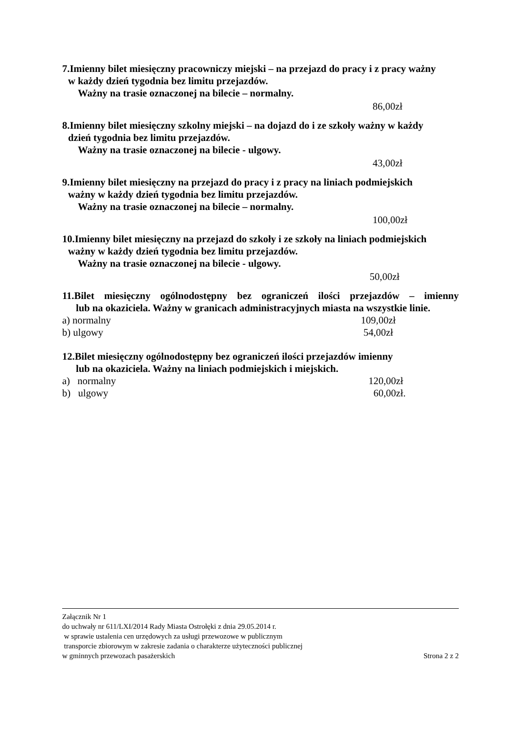7.Imienny bilet miesięczny pracowniczy miejski – na przejazd do pracy i z pracy ważny
w każdy dzień tygodnia bez limitu przejazdów.
Ważny na trasie oznaczonej na bilecie – normalny.
86,00zł
8.Imienny bilet miesięczny szkolny miejski – na dojazd do i ze szkoły ważny w każdy
dzień tygodnia bez limitu przejazdów.
Ważny na trasie oznaczonej na bilecie - ulgowy.
43,00zł
9.Imienny bilet miesięczny na przejazd do pracy i z pracy na liniach podmiejskich
ważny w każdy dzień tygodnia bez limitu przejazdów.
Ważny na trasie oznaczonej na bilecie – normalny.
100,00zł
10.Imienny bilet miesięczny na przejazd do szkoły i ze szkoły na liniach podmiejskich
ważny w każdy dzień tygodnia bez limitu przejazdów.
Ważny na trasie oznaczonej na bilecie - ulgowy.
50,00zł
11.Bilet miesięczny ogólnodostępny bez ograniczeń ilości przejazdów – imienny
lub na okaziciela. Ważny w granicach administracyjnych miasta na wszystkie linie.
a) normalny 109,00zł
b) ulgowy 54,00zł
12.Bilet miesięczny ogólnodostępny bez ograniczeń ilości przejazdów imienny
lub na okaziciela. Ważny na liniach podmiejskich i miejskich.
a) normalny 120,00zł
b) ulgowy 60,00zł.
Załącznik Nr 1
do uchwały nr 611/LXI/2014 Rady Miasta Ostrołęki z dnia 29.05.2014 r.
w sprawie ustalenia cen urzędowych za usługi przewozowe w publicznym
transporcie zbiorowym w zakresie zadania o charakterze użyteczności publicznej
w gminnych przewozach pasażerskich Strona 2 z 2